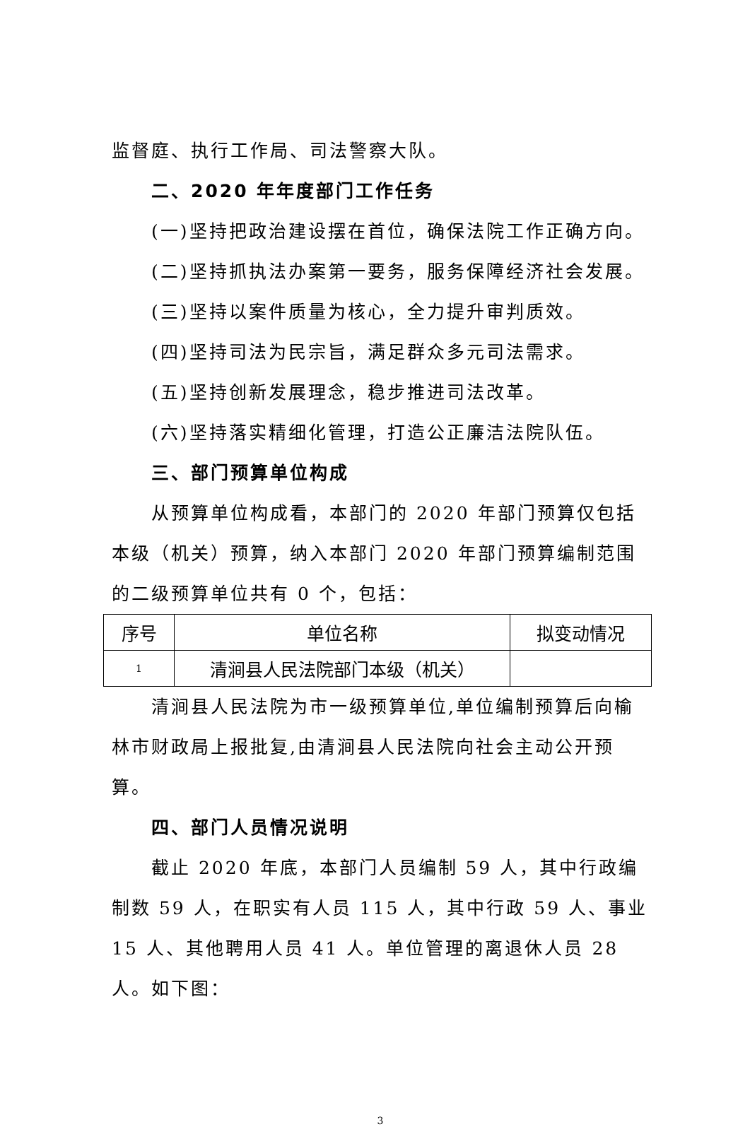监督庭、执行工作局、司法警察大队。
二、2020 年年度部门工作任务
(一)坚持把政治建设摆在首位，确保法院工作正确方向。
(二)坚持抓执法办案第一要务，服务保障经济社会发展。
(三)坚持以案件质量为核心，全力提升审判质效。
(四)坚持司法为民宗旨，满足群众多元司法需求。
(五)坚持创新发展理念，稳步推进司法改革。
(六)坚持落实精细化管理，打造公正廉洁法院队伍。
三、部门预算单位构成
从预算单位构成看，本部门的 2020 年部门预算仅包括本级（机关）预算，纳入本部门 2020 年部门预算编制范围的二级预算单位共有 0 个，包括：
| 序号 | 单位名称 | 拟变动情况 |
| --- | --- | --- |
| 1 | 清涧县人民法院部门本级（机关） | |
清涧县人民法院为市一级预算单位,单位编制预算后向榆林市财政局上报批复,由清涧县人民法院向社会主动公开预算。
四、部门人员情况说明
截止 2020 年底，本部门人员编制 59 人，其中行政编制数 59 人，在职实有人员 115 人，其中行政 59 人、事业 15 人、其他聘用人员 41 人。单位管理的离退休人员 28 人。如下图：
3